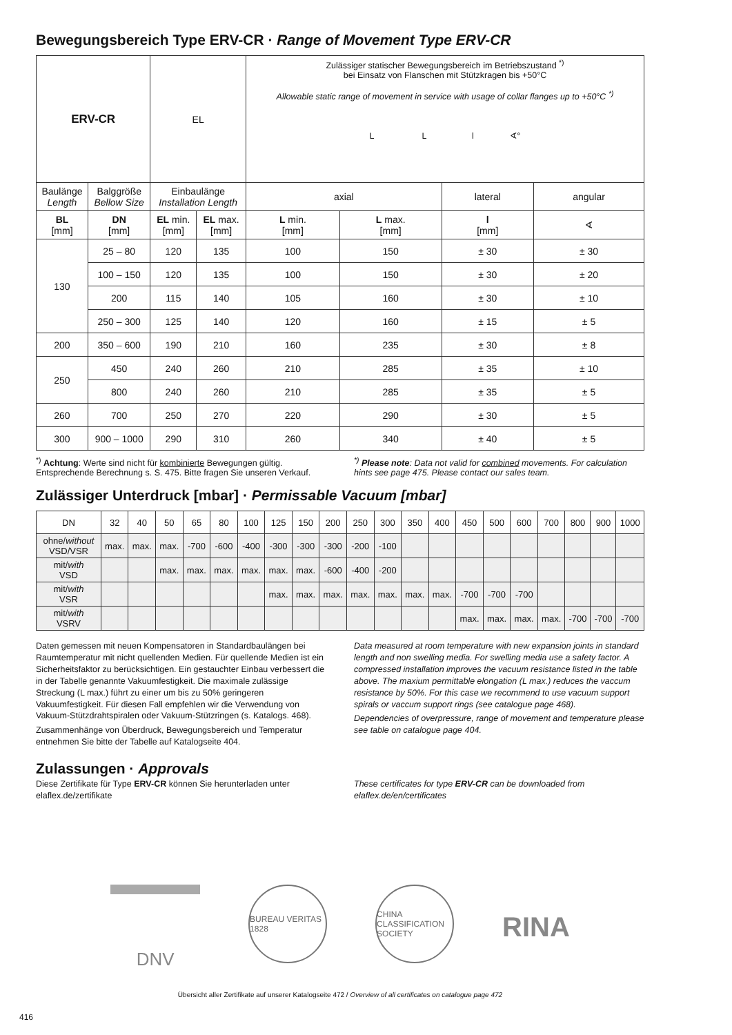Bewegungsbereich Type ERV-CR · Range of Movement Type ERV-CR
| ERV-CR | | EL | | Zulässiger statischer Bewegungsbereich im Betriebszustand <sup>*)</sup> bei Einsatz von Flanschen mit Stützkragen bis +50°C Allowable static range of movement in service with usage of collar flanges up to +50°C <sup>*)</sup> L L l ∢° | | | |
| --- | --- | --- | --- | --- | --- | --- | --- |
| Baulänge Length | Balggröße Bellow Size | Einbaulänge Installation Length | | axial | | lateral | angular |
| BL [mm] | DN [mm] | EL min. [mm] | EL max. [mm] | L min. [mm] | L max. [mm] | l [mm] | ∢ |
| 130 | 25 – 80 | 120 | 135 | 100 | 150 | ± 30 | ± 30 |
| | 100 – 150 | 120 | 135 | 100 | 150 | ± 30 | ± 20 |
| | 200 | 115 | 140 | 105 | 160 | ± 30 | ± 10 |
| | 250 – 300 | 125 | 140 | 120 | 160 | ± 15 | ± 5 |
| 200 | 350 – 600 | 190 | 210 | 160 | 235 | ± 30 | ± 8 |
| 250 | 450 | 240 | 260 | 210 | 285 | ± 35 | ± 10 |
| | 800 | 240 | 260 | 210 | 285 | ± 35 | ± 5 |
| 260 | 700 | 250 | 270 | 220 | 290 | ± 30 | ± 5 |
| 300 | 900 – 1000 | 290 | 310 | 260 | 340 | ± 40 | ± 5 |
<sup>*)</sup> Achtung: Werte sind nicht für kombinierte Bewegungen gültig. Entsprechende Berechnung s. S. 475. Bitte fragen Sie unseren Verkauf.
<sup>*)</sup> Please note: Data not valid for combined movements. For calculation hints see page 475. Please contact our sales team.
Zulässiger Unterdruck [mbar] · Permissable Vacuum [mbar]
| DN | 32 | 40 | 50 | 65 | 80 | 100 | 125 | 150 | 200 | 250 | 300 | 350 | 400 | 450 | 500 | 600 | 700 | 800 | 900 | 1000 |
| --- | --- | --- | --- | --- | --- | --- | --- | --- | --- | --- | --- | --- | --- | --- | --- | --- | --- | --- | --- | --- |
| ohne/ without VSD/VSR | max. | max. | max. | -700 | -600 | -400 | -300 | -300 | -300 | -200 | -100 | | | | | | | | | |
| mit/ with VSD | | | max. | max. | max. | max. | max. | max. | -600 | -400 | -200 | | | | | | | | | |
| mit/ with VSR | | | | | | | max. | max. | max. | max. | max. | max. | max. | -700 | -700 | -700 | | | | |
| mit/ with VSRV | | | | | | | | | | | | | | max. | max. | max. | max. | -700 | -700 | -700 |
Daten gemessen mit neuen Kompensatoren in Standardbaulängen bei Raumtemperatur mit nicht quellenden Medien. Für quellende Medien ist ein Sicherheitsfaktor zu berücksichtigen. Ein gestauchter Einbau verbessert die in der Tabelle genannte Vakuumfestigkeit. Die maximale zulässige Streckung (L max.) führt zu einer um bis zu 50% geringeren Vakuumfestigkeit. Für diesen Fall empfehlen wir die Verwendung von Vakuum-Stützdrahtspiralen oder Vakuum-Stützringen (s. Katalogs. 468).
Zusammenhänge von Überdruck, Bewegungsbereich und Temperatur entnehmen Sie bitte der Tabelle auf Katalogseite 404.
Data measured at room temperature with new expansion joints in standard length and non swelling media. For swelling media use a safety factor. A compressed installation improves the vacuum resistance listed in the table above. The maxium permittable elongation (L max.) reduces the vaccum resistance by 50%. For this case we recommend to use vacuum support spirals or vaccum support rings (see catalogue page 468).
Dependencies of overpressure, range of movement and temperature please see table on catalogue page 404.
Zulassungen · Approvals
Diese Zertifikate für Type ERV-CR können Sie herunterladen unter elaflex.de/zertifikate
These certificates for type ERV-CR can be downloaded from elaflex.de/en/certificates
DNV
BUREAU VERITAS 1828
CHINA CLASSIFICATION SOCIETY
RINA
Übersicht aller Zertifikate auf unserer Katalogseite 472 / Overview of all certificates on catalogue page 472
416